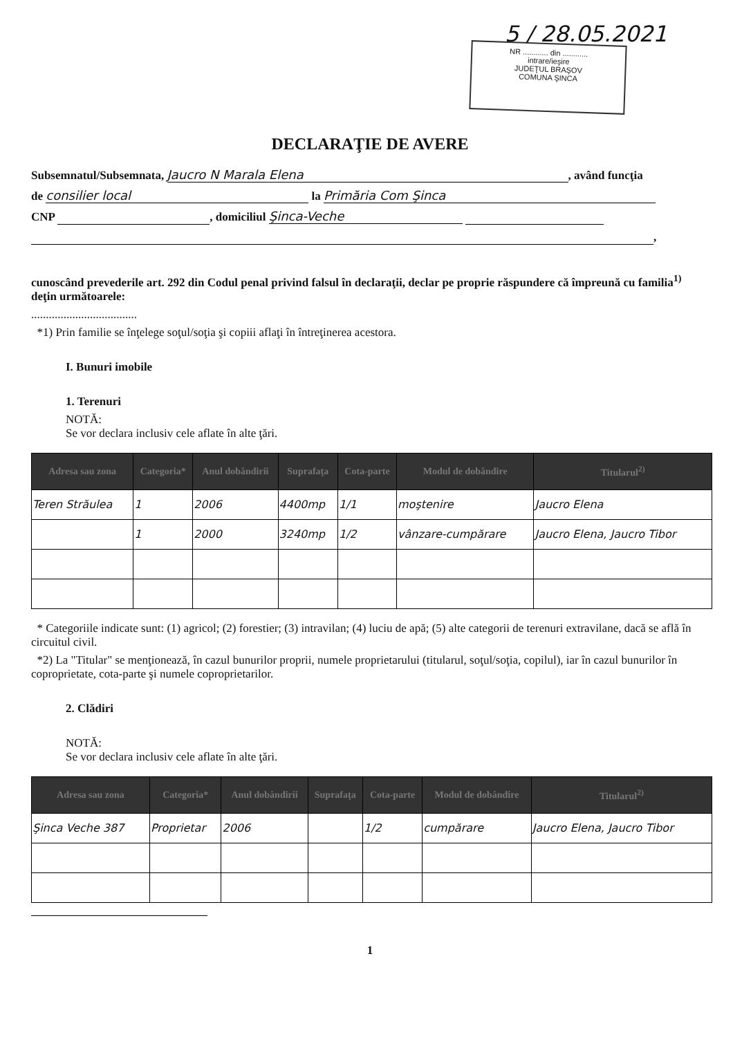5 / 28.05.2021
NR ............ din ............
intrare/ieşire
JUDEŢUL BRAŞOV
COMUNA ŞINCA
DECLARAŢIE DE AVERE
Subsemnatul/Subsemnata, Jaucro N Marala Elena, având funcţia
de consilier local la Primăria Com Şinca
CNP , domiciliul Şinca-Veche
,
cunoscând prevederile art. 292 din Codul penal privind falsul în declaraţii, declar pe propriе răspundere că împreună cu familia<sup>1)</sup> deţin următoarele:
....................................
*1) Prin familie se înţelege soţul/soţia şi copiii aflaţi în întreţinerea acestora.
I. Bunuri imobile
1. Terenuri
NOTĂ:
Se vor declara inclusiv cele aflate în alte ţări.
| Adresa sau zona | Categoria* | Anul dobândirii | Suprafaţa | Cota-parte | Modul de dobândire | Titularul<sup>2)</sup> |
| --- | --- | --- | --- | --- | --- | --- |
| Teren Străulea | 1 | 2006 | 4400mp | 1/1 | moştenire | Jaucro Elena |
| | 1 | 2000 | 3240mp | 1/2 | vânzare-cumpărare | Jaucro Elena, Jaucro Tibor |
* Categoriile indicate sunt: (1) agricol; (2) forestier; (3) intravilan; (4) luciu de apă; (5) alte categorii de terenuri extravilane, dacă se află în circuitul civil.
*2) La "Titular" se menţionează, în cazul bunurilor proprii, numele proprietarului (titularul, soţul/soţia, copilul), iar în cazul bunurilor în coproprietate, cota-parte şi numele coproprietarilor.
2. Clădiri
NOTĂ:
Se vor declara inclusiv cele aflate în alte ţări.
| Adresa sau zona | Categoria* | Anul dobândirii | Suprafaţa | Cota-parte | Modul de dobândire | Titularul<sup>2)</sup> |
| --- | --- | --- | --- | --- | --- | --- |
| Şinca Veche 387 | Proprietar | 2006 | | 1/2 | cumpărare | Jaucro Elena, Jaucro Tibor |
1